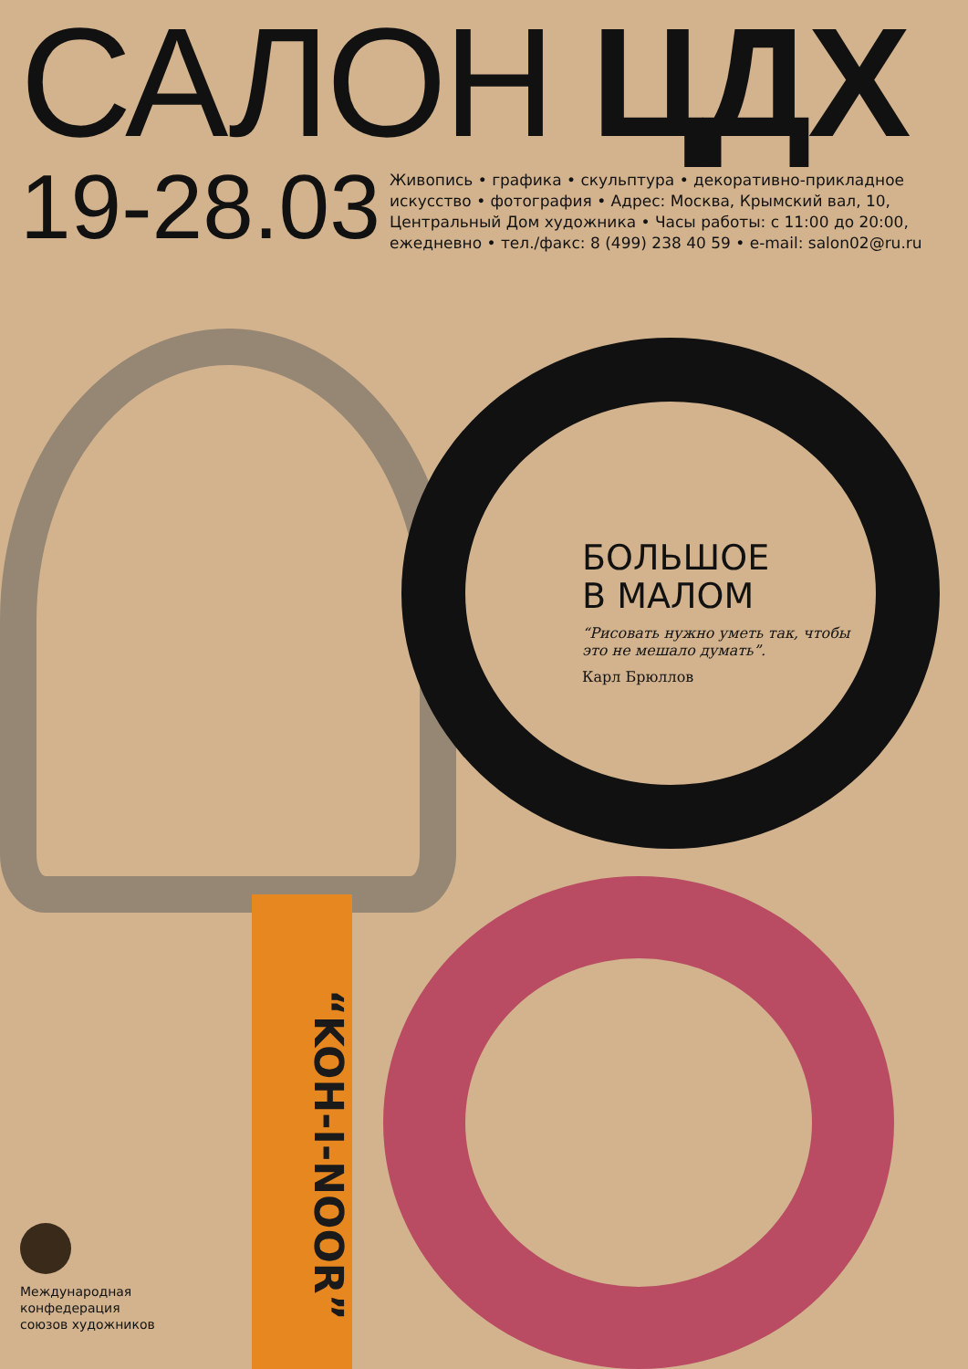САЛОН ЦДХ
19-28.03
Живопись • графика • скульптура • декоративно-прикладное искусство • фотография • Адрес: Москва, Крымский вал, 10, Центральный Дом художника • Часы работы: с 11:00 до 20:00, ежедневно • тел./факс: 8 (499) 238 40 59 • e-mail: salon02@ru.ru
БОЛЬШОЕ
В МАЛОМ
“Рисовать нужно уметь так, чтобы это не мешало думать”.
Карл Брюллов
“KOH-I-NOOR”
Международная
конфедерация
союзов художников